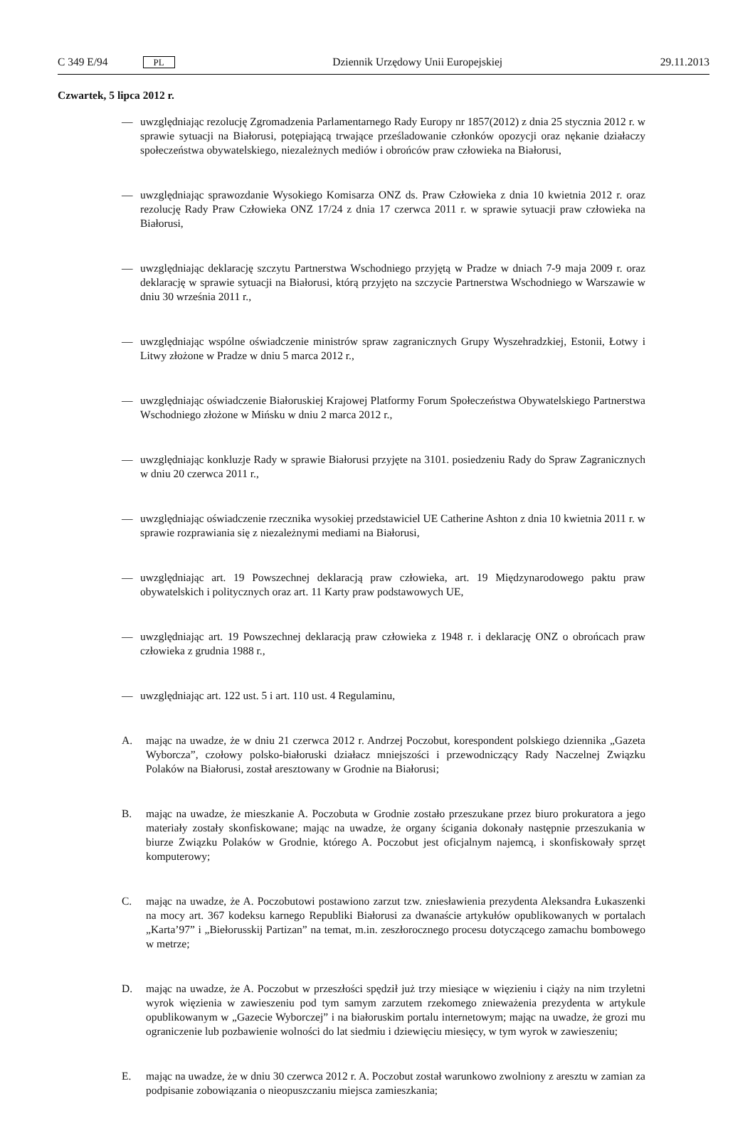C 349 E/94 PL Dziennik Urzędowy Unii Europejskiej 29.11.2013
Czwartek, 5 lipca 2012 r.
— uwzględniając rezolucję Zgromadzenia Parlamentarnego Rady Europy nr 1857(2012) z dnia 25 stycznia 2012 r. w sprawie sytuacji na Białorusi, potępiającą trwające prześladowanie członków opozycji oraz nękanie działaczy społeczeństwa obywatelskiego, niezależnych mediów i obrońców praw człowieka na Białorusi,
— uwzględniając sprawozdanie Wysokiego Komisarza ONZ ds. Praw Człowieka z dnia 10 kwietnia 2012 r. oraz rezolucję Rady Praw Człowieka ONZ 17/24 z dnia 17 czerwca 2011 r. w sprawie sytuacji praw człowieka na Białorusi,
— uwzględniając deklarację szczytu Partnerstwa Wschodniego przyjętą w Pradze w dniach 7-9 maja 2009 r. oraz deklarację w sprawie sytuacji na Białorusi, którą przyjęto na szczycie Partnerstwa Wschodniego w Warszawie w dniu 30 września 2011 r.,
— uwzględniając wspólne oświadczenie ministrów spraw zagranicznych Grupy Wyszehradzkiej, Estonii, Łotwy i Litwy złożone w Pradze w dniu 5 marca 2012 r.,
— uwzględniając oświadczenie Białoruskiej Krajowej Platformy Forum Społeczeństwa Obywatelskiego Partnerstwa Wschodniego złożone w Mińsku w dniu 2 marca 2012 r.,
— uwzględniając konkluzje Rady w sprawie Białorusi przyjęte na 3101. posiedzeniu Rady do Spraw Zagranicznych w dniu 20 czerwca 2011 r.,
— uwzględniając oświadczenie rzecznika wysokiej przedstawiciel UE Catherine Ashton z dnia 10 kwietnia 2011 r. w sprawie rozprawiania się z niezależnymi mediami na Białorusi,
— uwzględniając art. 19 Powszechnej deklaracją praw człowieka, art. 19 Międzynarodowego paktu praw obywatelskich i politycznych oraz art. 11 Karty praw podstawowych UE,
— uwzględniając art. 19 Powszechnej deklaracją praw człowieka z 1948 r. i deklarację ONZ o obrońcach praw człowieka z grudnia 1988 r.,
— uwzględniając art. 122 ust. 5 i art. 110 ust. 4 Regulaminu,
A. mając na uwadze, że w dniu 21 czerwca 2012 r. Andrzej Poczobut, korespondent polskiego dziennika „Gazeta Wyborcza”, czołowy polsko-białoruski działacz mniejszości i przewodniczący Rady Naczelnej Związku Polaków na Białorusi, został aresztowany w Grodnie na Białorusi;
B. mając na uwadze, że mieszkanie A. Poczobuta w Grodnie zostało przeszukane przez biuro prokuratora a jego materiały zostały skonfiskowane; mając na uwadze, że organy ścigania dokonały następnie przeszukania w biurze Związku Polaków w Grodnie, którego A. Poczobut jest oficjalnym najemcą, i skonfiskowały sprzęt komputerowy;
C. mając na uwadze, że A. Poczobutowi postawiono zarzut tzw. zniesławienia prezydenta Aleksandra Łukaszenki na mocy art. 367 kodeksu karnego Republiki Białorusi za dwanaście artykułów opublikowanych w portalach „Karta’97” i „Biełorusskij Partizan” na temat, m.in. zeszłorocznego procesu dotyczącego zamachu bombowego w metrze;
D. mając na uwadze, że A. Poczobut w przeszłości spędził już trzy miesiące w więzieniu i ciąży na nim trzyletni wyrok więzienia w zawieszeniu pod tym samym zarzutem rzekomego znieważenia prezydenta w artykule opublikowanym w „Gazecie Wyborczej” i na białoruskim portalu internetowym; mając na uwadze, że grozi mu ograniczenie lub pozbawienie wolności do lat siedmiu i dziewięciu miesięcy, w tym wyrok w zawieszeniu;
E. mając na uwadze, że w dniu 30 czerwca 2012 r. A. Poczobut został warunkowo zwolniony z aresztu w zamian za podpisanie zobowiązania o nieopuszczaniu miejsca zamieszkania;